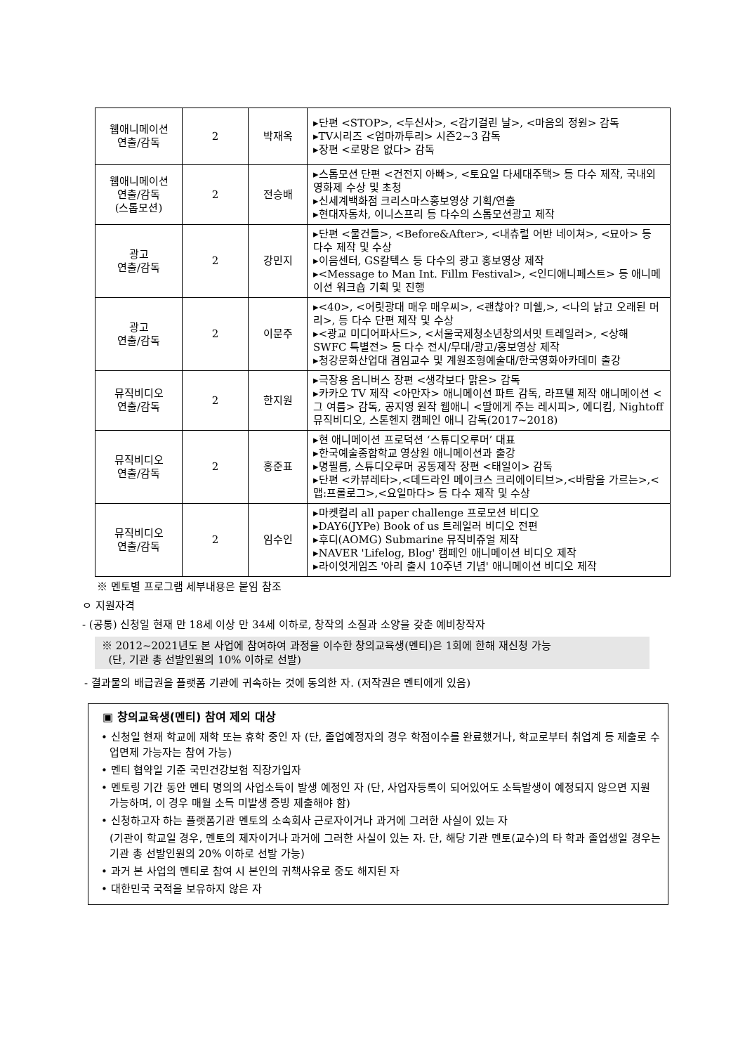| 웹애니메이션 연출/감독 | 2 | 박재옥 | ▸단편 <STOP>, <두신사>, <감기걸린 날>, <마음의 정원> 감독 ▸TV시리즈 <엄마까투리> 시즌2~3 감독 ▸장편 <로망은 없다> 감독 |
| 웹애니메이션 연출/감독 (스톱모션) | 2 | 전승배 | ▸스톱모션 단편 <건전지 아빠>, <토요일 다세대주택> 등 다수 제작, 국내외 영화제 수상 및 초청 ▸신세계백화점 크리스마스홍보영상 기획/연출 ▸현대자동차, 이니스프리 등 다수의 스톱모션광고 제작 |
| 광고 연출/감독 | 2 | 강민지 | ▸단편 <물건들>, <Before&After>, <내츄럴 어반 네이쳐>, <묘아> 등 다수 제작 및 수상 ▸이음센터, GS칼텍스 등 다수의 광고 홍보영상 제작 ▸<Message to Man Int. Fillm Festival>, <인디애니페스트> 등 애니메이션 워크숍 기획 및 진행 |
| 광고 연출/감독 | 2 | 이문주 | ▸<40>, <어릿광대 매우 매우씨>, <괜찮아? 미쉘,>, <나의 낡고 오래된 머리>, 등 다수 단편 제작 및 수상 ▸<광교 미디어파사드>, <서울국제청소년창의서밋 트레일러>, <상해 SWFC 특별전> 등 다수 전시/무대/광고/홍보영상 제작 ▸청강문화산업대 겸임교수 및 계원조형예술대/한국영화아카데미 출강 |
| 뮤직비디오 연출/감독 | 2 | 한지원 | ▸극장용 옴니버스 장편 <생각보다 맑은> 감독 ▸카카오 TV 제작 <아만자> 애니메이션 파트 감독, 라프텔 제작 애니메이션 <그 여름> 감독, 공지영 원작 웹애니 <딸에게 주는 레시피>, 에디킴, Nightoff 뮤직비디오, 스톤헨지 캠페인 애니 감독(2017~2018) |
| 뮤직비디오 연출/감독 | 2 | 홍준표 | ▸현 애니메이션 프로덕션 ‘스튜디오루머’ 대표 ▸한국예술종합학교 영상원 애니메이션과 출강 ▸명필름, 스튜디오루머 공동제작 장편 <태일이> 감독 ▸단편 <카뷰레타>,<데드라인 메이크스 크리에이티브>,<바람을 가르는>,<맵:프롤로그>,<요일마다> 등 다수 제작 및 수상 |
| 뮤직비디오 연출/감독 | 2 | 임수인 | ▸마켓컬리 all paper challenge 프로모션 비디오 ▸DAY6(JYPe) Book of us 트레일러 비디오 전편 ▸후디(AOMG) Submarine 뮤직비쥬얼 제작 ▸NAVER 'Lifelog, Blog' 캠페인 애니메이션 비디오 제작 ▸라이엇게임즈 '아리 출시 10주년 기념' 애니메이션 비디오 제작 |
※ 멘토별 프로그램 세부내용은 붙임 참조
ㅇ 지원자격
- (공통) 신청일 현재 만 18세 이상 만 34세 이하로, 창작의 소질과 소양을 갖춘 예비창작자
※ 2012~2021년도 본 사업에 참여하여 과정을 이수한 창의교육생(멘티)은 1회에 한해 재신청 가능
(단, 기관 총 선발인원의 10% 이하로 선발)
- 결과물의 배급권을 플랫폼 기관에 귀속하는 것에 동의한 자. (저작권은 멘티에게 있음)
▣ 창의교육생(멘티) 참여 제외 대상
• 신청일 현재 학교에 재학 또는 휴학 중인 자 (단, 졸업예정자의 경우 학점이수를 완료했거나, 학교로부터 취업계 등 제출로 수업면제 가능자는 참여 가능)
• 멘티 협약일 기준 국민건강보험 직장가입자
• 멘토링 기간 동안 멘티 명의의 사업소득이 발생 예정인 자 (단, 사업자등록이 되어있어도 소득발생이 예정되지 않으면 지원 가능하며, 이 경우 매월 소득 미발생 증빙 제출해야 함)
• 신청하고자 하는 플랫폼기관 멘토의 소속회사 근로자이거나 과거에 그러한 사실이 있는 자
(기관이 학교일 경우, 멘토의 제자이거나 과거에 그러한 사실이 있는 자. 단, 해당 기관 멘토(교수)의 타 학과 졸업생일 경우는 기관 총 선발인원의 20% 이하로 선발 가능)
• 과거 본 사업의 멘티로 참여 시 본인의 귀책사유로 중도 해지된 자
• 대한민국 국적을 보유하지 않은 자